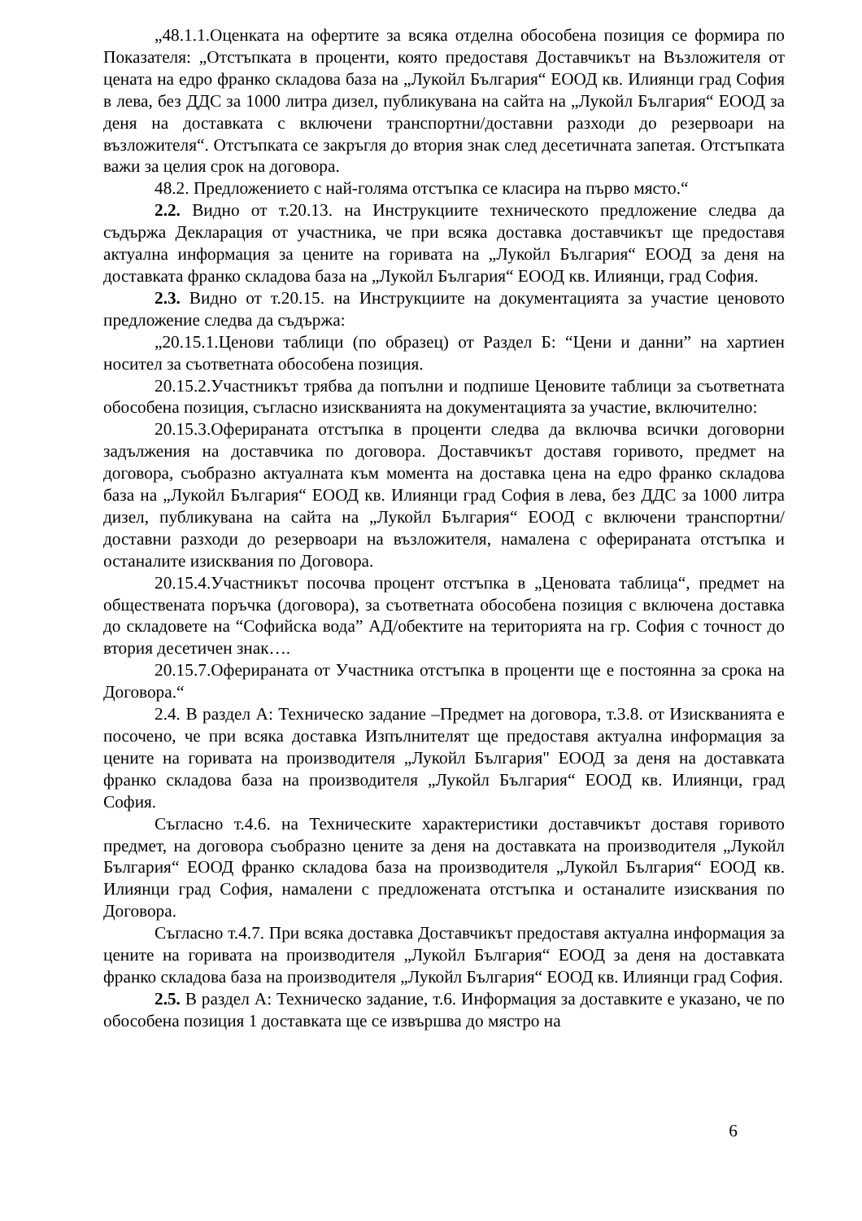„48.1.1.Оценката на офертите за всяка отделна обособена позиция се формира по Показателя: „Отстъпката в проценти, която предоставя Доставчикът на Възложителя от цената на едро франко складова база на „Лукойл България“ ЕООД кв. Илиянци град София в лева, без ДДС за 1000 литра дизел, публикувана на сайта на „Лукойл България“ ЕООД за деня на доставката с включени транспортни/доставни разходи до резервоари на възложителя“. Отстъпката се закръгля до втория знак след десетичната запетая. Отстъпката важи за целия срок на договора.
48.2. Предложението с най-голяма отстъпка се класира на първо място.“
2.2. Видно от т.20.13. на Инструкциите техническото предложение следва да съдържа Декларация от участника, че при всяка доставка доставчикът ще предоставя актуална информация за цените на горивата на „Лукойл България“ ЕООД за деня на доставката франко складова база на „Лукойл България“ ЕООД кв. Илиянци, град София.
2.3. Видно от т.20.15. на Инструкциите на документацията за участие ценовото предложение следва да съдържа:
„20.15.1.Ценови таблици (по образец) от Раздел Б: “Цени и данни” на хартиен носител за съответната обособена позиция.
20.15.2.Участникът трябва да попълни и подпише Ценовите таблици за съответната обособена позиция, съгласно изискванията на документацията за участие, включително:
20.15.3.Оферираната отстъпка в проценти следва да включва всички договорни задължения на доставчика по договора. Доставчикът доставя горивото, предмет на договора, съобразно актуалната към момента на доставка цена на едро франко складова база на „Лукойл България“ ЕООД кв. Илиянци град София в лева, без ДДС за 1000 литра дизел, публикувана на сайта на „Лукойл България“ ЕООД с включени транспортни/доставни разходи до резервоари на възложителя, намалена с оферираната отстъпка и останалите изисквания по Договора.
20.15.4.Участникът посочва процент отстъпка в „Ценовата таблица“, предмет на обществената поръчка (договора), за съответната обособена позиция с включена доставка до складовете на “Софийска вода” АД/обектите на територията на гр. София с точност до втория десетичен знак….
20.15.7.Оферираната от Участника отстъпка в проценти ще е постоянна за срока на Договора.“
2.4. В раздел А: Техническо задание –Предмет на договора, т.3.8. от Изискванията е посочено, че при всяка доставка Изпълнителят ще предоставя актуална информация за цените на горивата на производителя „Лукойл България" ЕООД за деня на доставката франко складова база на производителя „Лукойл България“ ЕООД кв. Илиянци, град София.
Съгласно т.4.6. на Техническите характеристики доставчикът доставя горивото предмет, на договора съобразно цените за деня на доставката на производителя „Лукойл България“ ЕООД франко складова база на производителя „Лукойл България“ ЕООД кв. Илиянци град София, намалени с предложената отстъпка и останалите изисквания по Договора.
Съгласно т.4.7. При всяка доставка Доставчикът предоставя актуална информация за цените на горивата на производителя „Лукойл България“ ЕООД за деня на доставката франко складова база на производителя „Лукойл България“ ЕООД кв. Илиянци град София.
2.5. В раздел А: Техническо задание, т.6. Информация за доставките е указано, че по обособена позиция 1 доставката ще се извършва до мястро на
6